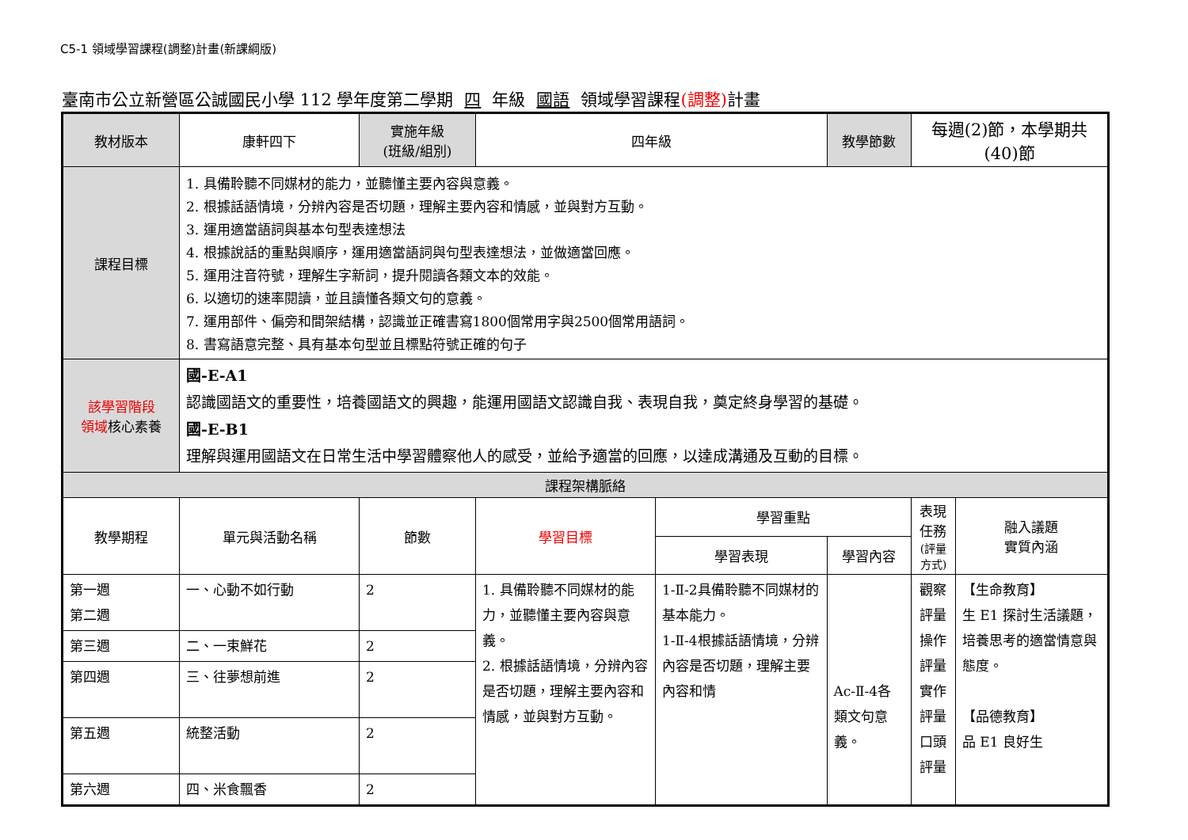C5-1 領域學習課程(調整)計畫(新課綱版)
臺南市公立新營區公誠國民小學 112 學年度第二學期 四 年級 國語 領域學習課程(調整) 計畫
| 教材版本 | 康軒四下 | 實施年級 (班級/組別) | 四年級 | | 教學節數 | 每週(2)節，本學期共(40)節 | |
| 課程目標 | 1. 具備聆聽不同媒材的能力，並聽懂主要內容與意義。 2. 根據話語情境，分辨內容是否切題，理解主要內容和情感，並與對方互動。 3. 運用適當語詞與基本句型表達想法 4. 根據說話的重點與順序，運用適當語詞與句型表達想法，並做適當回應。 5. 運用注音符號，理解生字新詞，提升閱讀各類文本的效能。 6. 以適切的速率閱讀，並且讀懂各類文句的意義。 7. 運用部件、偏旁和間架結構，認識並正確書寫1800個常用字與2500個常用語詞。 8. 書寫語意完整、具有基本句型並且標點符號正確的句子 | | | | | | |
| 該學習階段 領域 核心素養 | 國-E-A1 認識國語文的重要性，培養國語文的興趣，能運用國語文認識自我、表現自我，奠定終身學習的基礎。 國-E-B1 理解與運用國語文在日常生活中學習體察他人的感受，並給予適當的回應，以達成溝通及互動的目標。 | | | | | | |
| 課程架構脈絡 | | | | | | | |
| 教學期程 | 單元與活動名稱 | 節數 | 學習目標 | 學習重點 | | 表現任務 (評量方式) | 融入議題 實質內涵 |
| | | | | 學習表現 | 學習內容 | | |
| 第一週 第二週 | 一、心動不如行動 | 2 | 1. 具備聆聽不同媒材的能力，並聽懂主要內容與意義。 2. 根據話語情境，分辨內容是否切題，理解主要內容和情感，並與對方互動。 | 1-Ⅱ-2具備聆聽不同媒材的基本能力。 1-Ⅱ-4根據話語情境，分辨內容是否切題，理解主要內容和情 | Ac-Ⅱ-4各類文句意義。 | 觀察評量 操作評量 實作評量 口頭評量 | 【生命教育】 生 E1 探討生活議題，培養思考的適當情意與態度。 【品德教育】 品 E1 良好生 |
| 第三週 | 二、一束鮮花 | 2 | | | | | |
| 第四週 | 三、往夢想前進 | 2 | | | | | |
| 第五週 | 統整活動 | 2 | | | | | |
| 第六週 | 四、米食飄香 | 2 | | | | | |